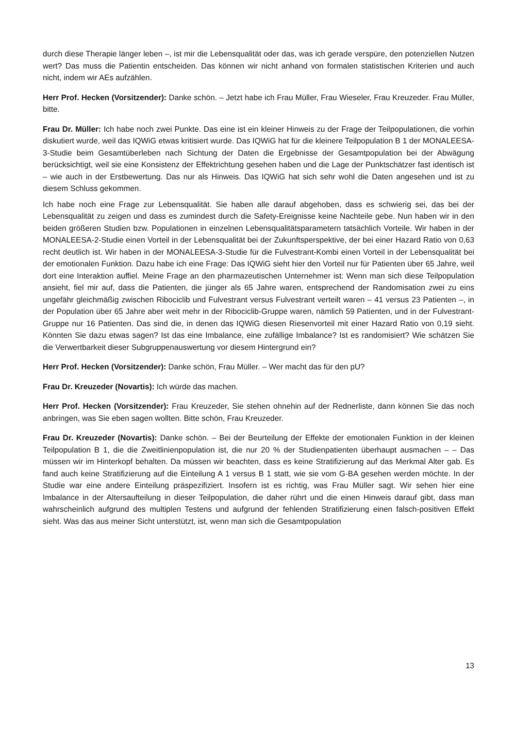durch diese Therapie länger leben –, ist mir die Lebensqualität oder das, was ich gerade verspüre, den potenziellen Nutzen wert? Das muss die Patientin entscheiden. Das können wir nicht anhand von formalen statistischen Kriterien und auch nicht, indem wir AEs aufzählen.
Herr Prof. Hecken (Vorsitzender): Danke schön. – Jetzt habe ich Frau Müller, Frau Wieseler, Frau Kreuzeder. Frau Müller, bitte.
Frau Dr. Müller: Ich habe noch zwei Punkte. Das eine ist ein kleiner Hinweis zu der Frage der Teilpopulationen, die vorhin diskutiert wurde, weil das IQWiG etwas kritisiert wurde. Das IQWiG hat für die kleinere Teilpopulation B 1 der MONALEESA-3-Studie beim Gesamtüberleben nach Sichtung der Daten die Ergebnisse der Gesamtpopulation bei der Abwägung berücksichtigt, weil sie eine Konsistenz der Effektrichtung gesehen haben und die Lage der Punktschätzer fast identisch ist – wie auch in der Erstbewertung. Das nur als Hinweis. Das IQWiG hat sich sehr wohl die Daten angesehen und ist zu diesem Schluss gekommen.
Ich habe noch eine Frage zur Lebensqualität. Sie haben alle darauf abgehoben, dass es schwierig sei, das bei der Lebensqualität zu zeigen und dass es zumindest durch die Safety-Ereignisse keine Nachteile gebe. Nun haben wir in den beiden größeren Studien bzw. Populationen in einzelnen Lebensqualitätsparametern tatsächlich Vorteile. Wir haben in der MONALEESA-2-Studie einen Vorteil in der Lebensqualität bei der Zukunftsperspektive, der bei einer Hazard Ratio von 0,63 recht deutlich ist. Wir haben in der MONALEESA-3-Studie für die Fulvestrant-Kombi einen Vorteil in der Lebensqualität bei der emotionalen Funktion. Dazu habe ich eine Frage: Das IQWiG sieht hier den Vorteil nur für Patienten über 65 Jahre, weil dort eine Interaktion auffiel. Meine Frage an den pharmazeutischen Unternehmer ist: Wenn man sich diese Teilpopulation ansieht, fiel mir auf, dass die Patienten, die jünger als 65 Jahre waren, entsprechend der Randomisation zwei zu eins ungefähr gleichmäßig zwischen Ribociclib und Fulvestrant versus Fulvestrant verteilt waren – 41 versus 23 Patienten –, in der Population über 65 Jahre aber weit mehr in der Ribociclib-Gruppe waren, nämlich 59 Patienten, und in der Fulvestrant-Gruppe nur 16 Patienten. Das sind die, in denen das IQWiG diesen Riesenvorteil mit einer Hazard Ratio von 0,19 sieht. Könnten Sie dazu etwas sagen? Ist das eine Imbalance, eine zufällige Imbalance? Ist es randomisiert? Wie schätzen Sie die Verwertbarkeit dieser Subgruppenauswertung vor diesem Hintergrund ein?
Herr Prof. Hecken (Vorsitzender): Danke schön, Frau Müller. – Wer macht das für den pU?
Frau Dr. Kreuzeder (Novartis): Ich würde das machen.
Herr Prof. Hecken (Vorsitzender): Frau Kreuzeder, Sie stehen ohnehin auf der Rednerliste, dann können Sie das noch anbringen, was Sie eben sagen wollten. Bitte schön, Frau Kreuzeder.
Frau Dr. Kreuzeder (Novartis): Danke schön. – Bei der Beurteilung der Effekte der emotionalen Funktion in der kleinen Teilpopulation B 1, die die Zweitlinienpopulation ist, die nur 20 % der Studienpatienten überhaupt ausmachen – – Das müssen wir im Hinterkopf behalten. Da müssen wir beachten, dass es keine Stratifizierung auf das Merkmal Alter gab. Es fand auch keine Stratifizierung auf die Einteilung A 1 versus B 1 statt, wie sie vom G-BA gesehen werden möchte. In der Studie war eine andere Einteilung präspezifiziert. Insofern ist es richtig, was Frau Müller sagt. Wir sehen hier eine Imbalance in der Altersaufteilung in dieser Teilpopulation, die daher rührt und die einen Hinweis darauf gibt, dass man wahrscheinlich aufgrund des multiplen Testens und aufgrund der fehlenden Stratifizierung einen falsch-positiven Effekt sieht. Was das aus meiner Sicht unterstützt, ist, wenn man sich die Gesamtpopulation
13